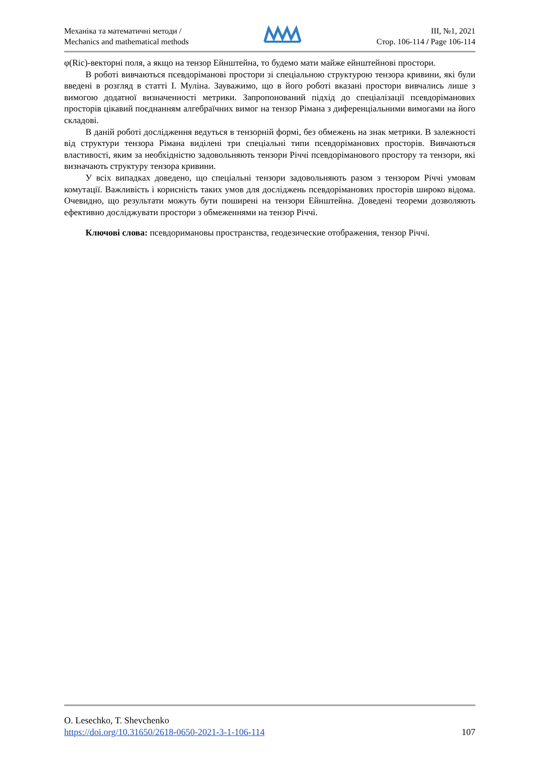Механіка та математичні методи /
Mechanics and mathematical methods
ІІІ, №1, 2021
Стор. 106-114 / Page 106-114
φ(Ric)-векторні поля, а якщо на тензор Ейнштейна, то будемо мати майже ейнштейнові простори.
В роботі вивчаються псевдоріманові простори зі спеціальною структурою тензора кривини, які були введені в розгляд в статті І. Муліна. Зауважимо, що в його роботі вказані простори вивчались лише з вимогою додатної визначенності метрики. Запропонований підхід до спеціалізації псевдоріманових просторів цікавий поєднанням алгебраїчних вимог на тензор Рімана з диференціальними вимогами на його складові.
В даній роботі дослідження ведуться в тензорній формі, без обмежень на знак метрики. В залежності від структури тензора Рімана виділені три спеціальні типи псевдоріманових просторів. Вивчаються властивості, яким за необхідністю задовольняють тензори Річчі псевдоріманового простору та тензори, які визначають структуру тензора кривини.
У всіх випадках доведено, що спеціальні тензори задовольняють разом з тензором Річчі умовам комутації. Важливість і корисність таких умов для досліджень псевдоріманових просторів широко відома. Очевидно, що результати можуть бути поширені на тензори Ейнштейна. Доведені теореми дозволяють ефективно досліджувати простори з обмеженнями на тензор Річчі.
Ключові слова: псевдоримановы пространства, геодезические отображения, тензор Річчі.
O. Lesechko, T. Shevchenko
https://doi.org/10.31650/2618-0650-2021-3-1-106-114 107